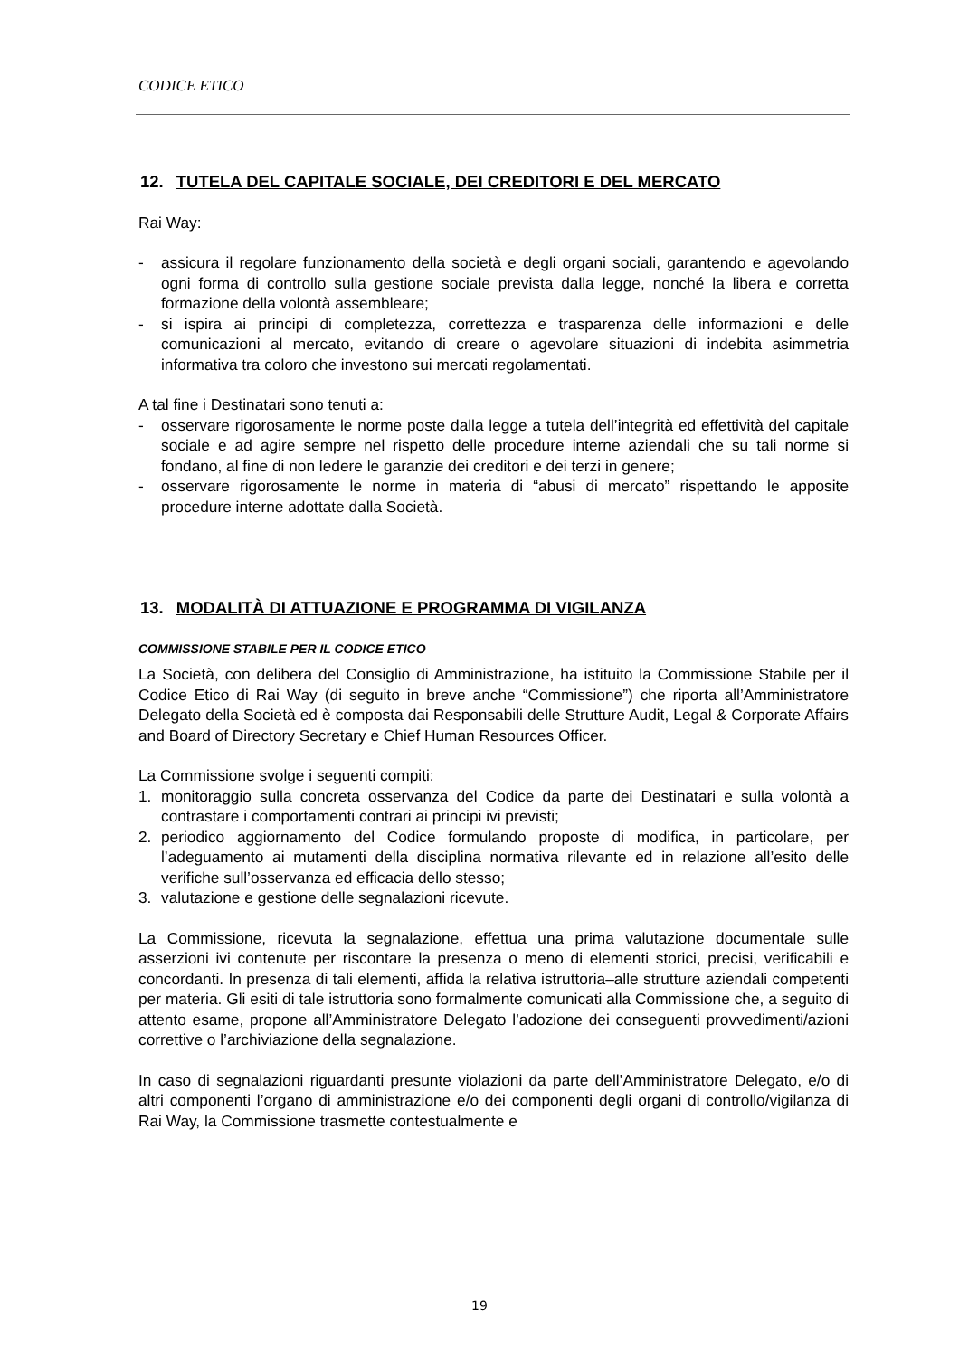CODICE ETICO
12. TUTELA DEL CAPITALE SOCIALE, DEI CREDITORI E DEL MERCATO
Rai Way:
- assicura il regolare funzionamento della società e degli organi sociali, garantendo e agevolando ogni forma di controllo sulla gestione sociale prevista dalla legge, nonché la libera e corretta formazione della volontà assembleare;
- si ispira ai principi di completezza, correttezza e trasparenza delle informazioni e delle comunicazioni al mercato, evitando di creare o agevolare situazioni di indebita asimmetria informativa tra coloro che investono sui mercati regolamentati.
A tal fine i Destinatari sono tenuti a:
- osservare rigorosamente le norme poste dalla legge a tutela dell’integrità ed effettività del capitale sociale e ad agire sempre nel rispetto delle procedure interne aziendali che su tali norme si fondano, al fine di non ledere le garanzie dei creditori e dei terzi in genere;
- osservare rigorosamente le norme in materia di “abusi di mercato” rispettando le apposite procedure interne adottate dalla Società.
13. MODALITÀ DI ATTUAZIONE E PROGRAMMA DI VIGILANZA
COMMISSIONE STABILE PER IL CODICE ETICO
La Società, con delibera del Consiglio di Amministrazione, ha istituito la Commissione Stabile per il Codice Etico di Rai Way (di seguito in breve anche “Commissione”) che riporta all’Amministratore Delegato della Società ed è composta dai Responsabili delle Strutture Audit, Legal & Corporate Affairs and Board of Directory Secretary e Chief Human Resources Officer.
La Commissione svolge i seguenti compiti:
1. monitoraggio sulla concreta osservanza del Codice da parte dei Destinatari e sulla volontà a contrastare i comportamenti contrari ai principi ivi previsti;
2. periodico aggiornamento del Codice formulando proposte di modifica, in particolare, per l’adeguamento ai mutamenti della disciplina normativa rilevante ed in relazione all’esito delle verifiche sull’osservanza ed efficacia dello stesso;
3. valutazione e gestione delle segnalazioni ricevute.
La Commissione, ricevuta la segnalazione, effettua una prima valutazione documentale sulle asserzioni ivi contenute per riscontare la presenza o meno di elementi storici, precisi, verificabili e concordanti. In presenza di tali elementi, affida la relativa istruttoria–alle strutture aziendali competenti per materia. Gli esiti di tale istruttoria sono formalmente comunicati alla Commissione che, a seguito di attento esame, propone all’Amministratore Delegato l’adozione dei conseguenti provvedimenti/azioni correttive o l’archiviazione della segnalazione.
In caso di segnalazioni riguardanti presunte violazioni da parte dell’Amministratore Delegato, e/o di altri componenti l’organo di amministrazione e/o dei componenti degli organi di controllo/vigilanza di Rai Way, la Commissione trasmette contestualmente e
19